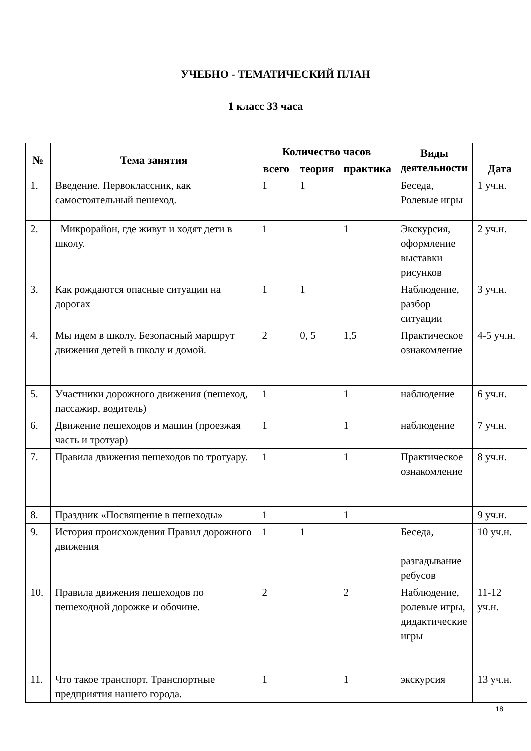УЧЕБНО - ТЕМАТИЧЕСКИЙ ПЛАН
1 класс 33 часа
| № | Тема занятия | Количество часов | | | Виды деятельности | |
| --- | --- | --- | --- | --- | --- | --- |
| | | всего | теория | практика | | Дата |
| 1. | Введение. Первоклассник, как самостоятельный пешеход. | 1 | 1 | | Беседа, Ролевые игры | 1 уч.н. |
| 2. | Микрорайон, где живут и ходят дети в школу. | 1 | | 1 | Экскурсия, оформление выставки рисунков | 2 уч.н. |
| 3. | Как рождаются опасные ситуации на дорогах | 1 | 1 | | Наблюдение, разбор ситуации | 3 уч.н. |
| 4. | Мы идем в школу. Безопасный маршрут движения детей в школу и домой. | 2 | 0, 5 | 1,5 | Практическое ознакомление | 4-5 уч.н. |
| 5. | Участники дорожного движения (пешеход, пассажир, водитель) | 1 | | 1 | наблюдение | 6 уч.н. |
| 6. | Движение пешеходов и машин (проезжая часть и тротуар) | 1 | | 1 | наблюдение | 7 уч.н. |
| 7. | Правила движения пешеходов по тротуару. | 1 | | 1 | Практическое ознакомление | 8 уч.н. |
| 8. | Праздник «Посвящение в пешеходы» | 1 | | 1 | | 9 уч.н. |
| 9. | История происхождения Правил дорожного движения | 1 | 1 | | Беседа, разгадывание ребусов | 10 уч.н. |
| 10. | Правила движения пешеходов по пешеходной дорожке и обочине. | 2 | | 2 | Наблюдение, ролевые игры, дидактические игры | 11-12 уч.н. |
| 11. | Что такое транспорт. Транспортные предприятия нашего города. | 1 | | 1 | экскурсия | 13 уч.н. |
18